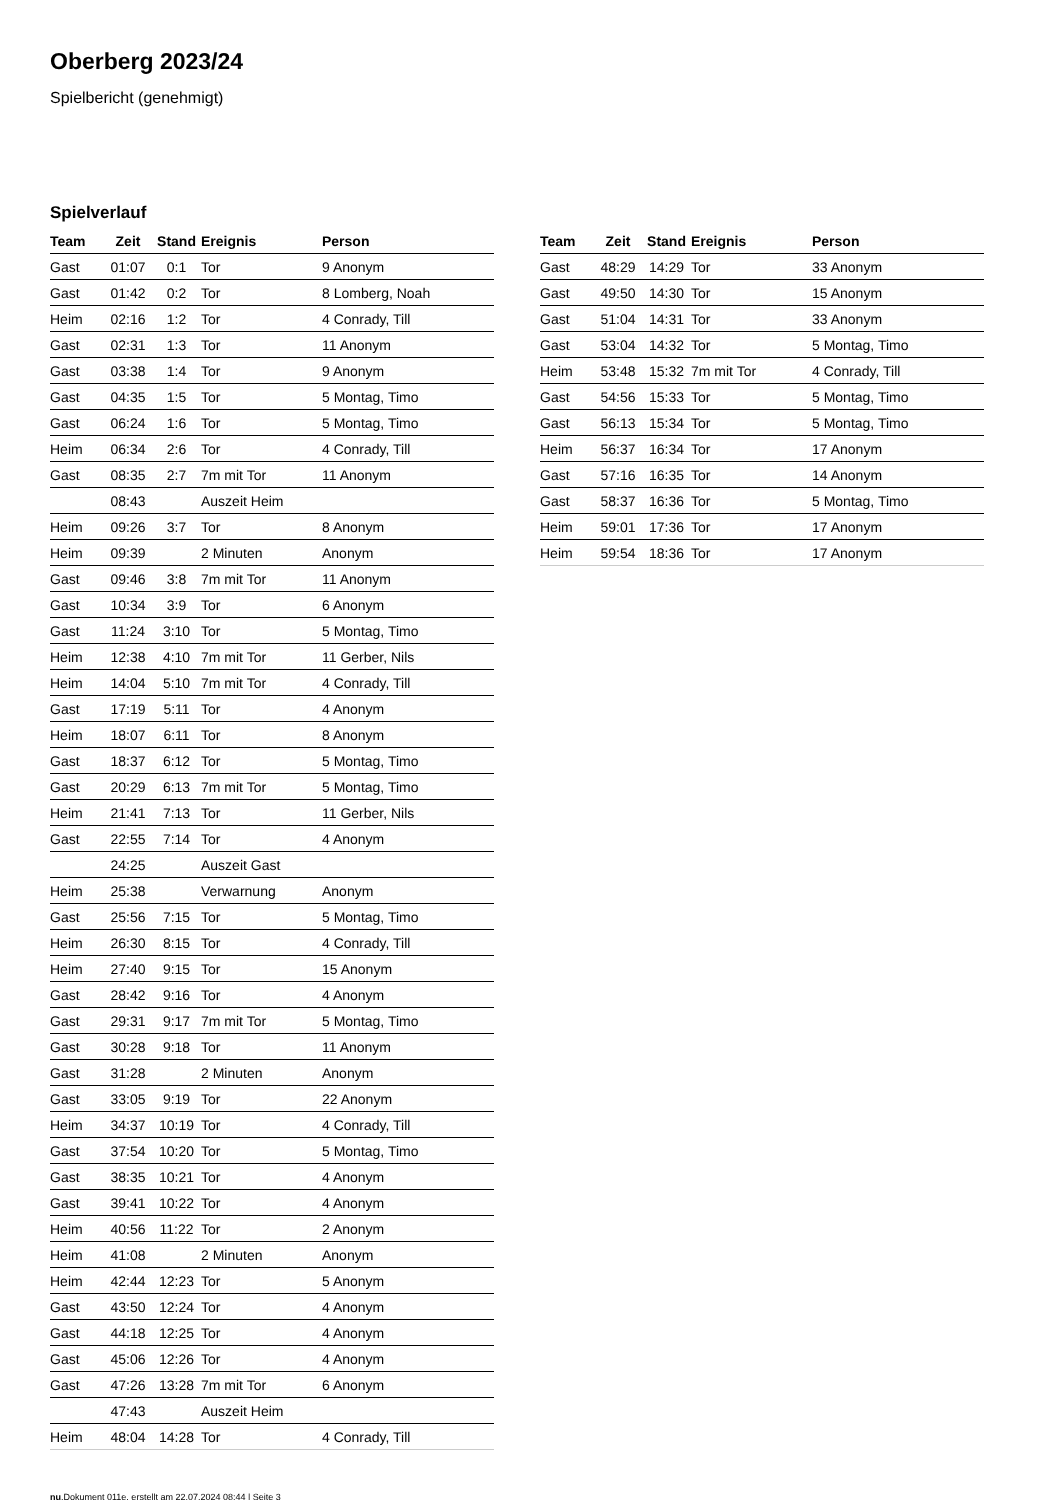Oberberg 2023/24
Spielbericht (genehmigt)
Spielverlauf
| Team | Zeit | Stand | Ereignis | Person |
| --- | --- | --- | --- | --- |
| Gast | 01:07 | 0:1 | Tor | 9 Anonym |
| Gast | 01:42 | 0:2 | Tor | 8 Lomberg, Noah |
| Heim | 02:16 | 1:2 | Tor | 4 Conrady, Till |
| Gast | 02:31 | 1:3 | Tor | 11 Anonym |
| Gast | 03:38 | 1:4 | Tor | 9 Anonym |
| Gast | 04:35 | 1:5 | Tor | 5 Montag, Timo |
| Gast | 06:24 | 1:6 | Tor | 5 Montag, Timo |
| Heim | 06:34 | 2:6 | Tor | 4 Conrady, Till |
| Gast | 08:35 | 2:7 | 7m mit Tor | 11 Anonym |
| | 08:43 | | Auszeit Heim | |
| Heim | 09:26 | 3:7 | Tor | 8 Anonym |
| Heim | 09:39 | | 2 Minuten | Anonym |
| Gast | 09:46 | 3:8 | 7m mit Tor | 11 Anonym |
| Gast | 10:34 | 3:9 | Tor | 6 Anonym |
| Gast | 11:24 | 3:10 | Tor | 5 Montag, Timo |
| Heim | 12:38 | 4:10 | 7m mit Tor | 11 Gerber, Nils |
| Heim | 14:04 | 5:10 | 7m mit Tor | 4 Conrady, Till |
| Gast | 17:19 | 5:11 | Tor | 4 Anonym |
| Heim | 18:07 | 6:11 | Tor | 8 Anonym |
| Gast | 18:37 | 6:12 | Tor | 5 Montag, Timo |
| Gast | 20:29 | 6:13 | 7m mit Tor | 5 Montag, Timo |
| Heim | 21:41 | 7:13 | Tor | 11 Gerber, Nils |
| Gast | 22:55 | 7:14 | Tor | 4 Anonym |
| | 24:25 | | Auszeit Gast | |
| Heim | 25:38 | | Verwarnung | Anonym |
| Gast | 25:56 | 7:15 | Tor | 5 Montag, Timo |
| Heim | 26:30 | 8:15 | Tor | 4 Conrady, Till |
| Heim | 27:40 | 9:15 | Tor | 15 Anonym |
| Gast | 28:42 | 9:16 | Tor | 4 Anonym |
| Gast | 29:31 | 9:17 | 7m mit Tor | 5 Montag, Timo |
| Gast | 30:28 | 9:18 | Tor | 11 Anonym |
| Gast | 31:28 | | 2 Minuten | Anonym |
| Gast | 33:05 | 9:19 | Tor | 22 Anonym |
| Heim | 34:37 | 10:19 | Tor | 4 Conrady, Till |
| Gast | 37:54 | 10:20 | Tor | 5 Montag, Timo |
| Gast | 38:35 | 10:21 | Tor | 4 Anonym |
| Gast | 39:41 | 10:22 | Tor | 4 Anonym |
| Heim | 40:56 | 11:22 | Tor | 2 Anonym |
| Heim | 41:08 | | 2 Minuten | Anonym |
| Heim | 42:44 | 12:23 | Tor | 5 Anonym |
| Gast | 43:50 | 12:24 | Tor | 4 Anonym |
| Gast | 44:18 | 12:25 | Tor | 4 Anonym |
| Gast | 45:06 | 12:26 | Tor | 4 Anonym |
| Gast | 47:26 | 13:28 | 7m mit Tor | 6 Anonym |
| | 47:43 | | Auszeit Heim | |
| Heim | 48:04 | 14:28 | Tor | 4 Conrady, Till |
| Team | Zeit | Stand | Ereignis | Person |
| --- | --- | --- | --- | --- |
| Gast | 48:29 | 14:29 | Tor | 33 Anonym |
| Gast | 49:50 | 14:30 | Tor | 15 Anonym |
| Gast | 51:04 | 14:31 | Tor | 33 Anonym |
| Gast | 53:04 | 14:32 | Tor | 5 Montag, Timo |
| Heim | 53:48 | 15:32 | 7m mit Tor | 4 Conrady, Till |
| Gast | 54:56 | 15:33 | Tor | 5 Montag, Timo |
| Gast | 56:13 | 15:34 | Tor | 5 Montag, Timo |
| Heim | 56:37 | 16:34 | Tor | 17 Anonym |
| Gast | 57:16 | 16:35 | Tor | 14 Anonym |
| Gast | 58:37 | 16:36 | Tor | 5 Montag, Timo |
| Heim | 59:01 | 17:36 | Tor | 17 Anonym |
| Heim | 59:54 | 18:36 | Tor | 17 Anonym |
nu.Dokument 011e, erstellt am 22.07.2024 08:44 | Seite 3